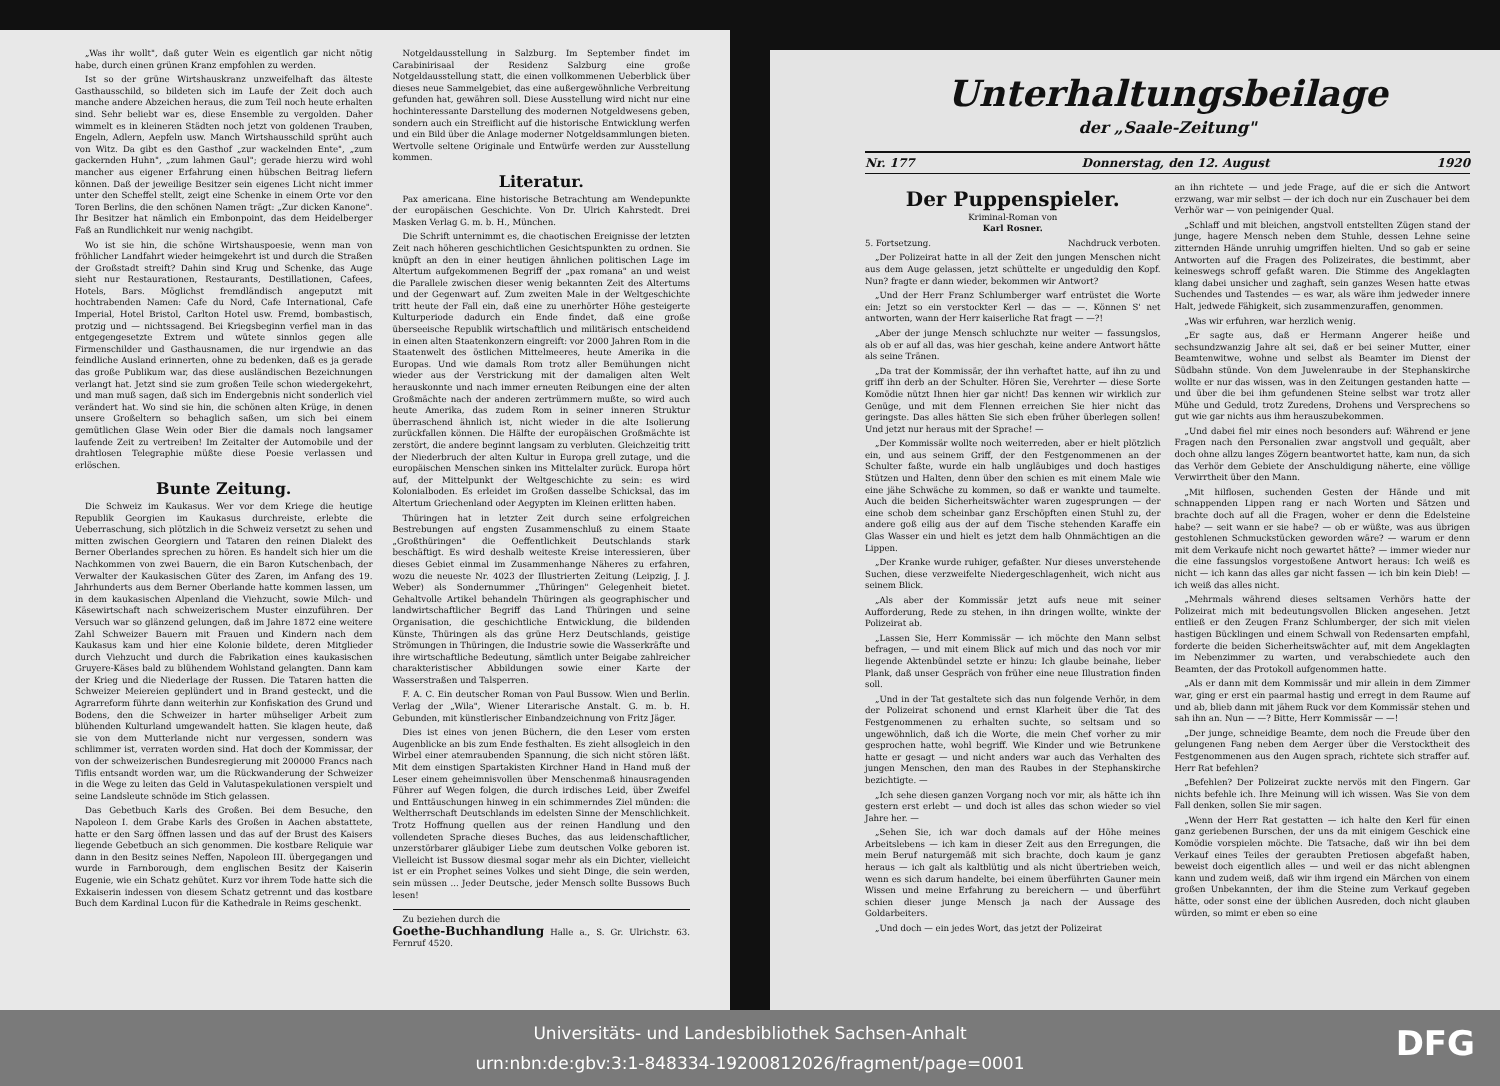„Was ihr wollt", daß guter Wein es eigentlich gar nicht nötig habe, durch einen grünen Kranz empfohlen zu werden.
Ist so der grüne Wirtshauskranz unzweifelhaft das älteste Gasthausschild, so bildeten sich im Laufe der Zeit doch auch manche andere Abzeichen heraus, die zum Teil noch heute erhalten sind. Sehr beliebt war es, diese Ensemble zu vergolden. Daher wimmelt es in kleineren Städten noch jetzt von goldenen Trauben, Engeln, Adlern, Aepfeln usw. Manch Wirtshausschild sprüht auch von Witz. Da gibt es den Gasthof „zur wackelnden Ente", „zum gackernden Huhn", „zum lahmen Gaul"; gerade hierzu wird wohl mancher aus eigener Erfahrung einen hübschen Beitrag liefern können. Daß der jeweilige Besitzer sein eigenes Licht nicht immer unter den Scheffel stellt, zeigt eine Schenke in einem Orte vor den Toren Berlins, die den schönen Namen trägt: „Zur dicken Kanone". Ihr Besitzer hat nämlich ein Embonpoint, das dem Heidelberger Faß an Rundlichkeit nur wenig nachgibt.
Wo ist sie hin, die schöne Wirtshauspoesie, wenn man von fröhlicher Landfahrt wieder heimgekehrt ist und durch die Straßen der Großstadt streift? Dahin sind Krug und Schenke, das Auge sieht nur Restaurationen, Restaurants, Destillationen, Cafees, Hotels, Bars. Möglichst fremdländisch angeputzt mit hochtrabenden Namen: Cafe du Nord, Cafe International, Cafe Imperial, Hotel Bristol, Carlton Hotel usw. Fremd, bombastisch, protzig und — nichtssagend. Bei Kriegsbeginn verfiel man in das entgegengesetzte Extrem und wütete sinnlos gegen alle Firmenschilder und Gasthausnamen, die nur irgendwie an das feindliche Ausland erinnerten, ohne zu bedenken, daß es ja gerade das große Publikum war, das diese ausländischen Bezeichnungen verlangt hat. Jetzt sind sie zum großen Teile schon wiedergekehrt, und man muß sagen, daß sich im Endergebnis nicht sonderlich viel verändert hat. Wo sind sie hin, die schönen alten Krüge, in denen unsere Großeltern so behaglich saßen, um sich bei einem gemütlichen Glase Wein oder Bier die damals noch langsamer laufende Zeit zu vertreiben! Im Zeitalter der Automobile und der drahtlosen Telegraphie müßte diese Poesie verlassen und erlöschen.
Bunte Zeitung.
Die Schweiz im Kaukasus. Wer vor dem Kriege die heutige Republik Georgien im Kaukasus durchreiste, erlebte die Ueberraschung, sich plötzlich in die Schweiz versetzt zu sehen und mitten zwischen Georgiern und Tataren den reinen Dialekt des Berner Oberlandes sprechen zu hören. Es handelt sich hier um die Nachkommen von zwei Bauern, die ein Baron Kutschenbach, der Verwalter der Kaukasischen Güter des Zaren, im Anfang des 19. Jahrhunderts aus dem Berner Oberlande hatte kommen lassen, um in dem kaukasischen Alpenland die Viehzucht, sowie Milch- und Käsewirtschaft nach schweizerischem Muster einzuführen. Der Versuch war so glänzend gelungen, daß im Jahre 1872 eine weitere Zahl Schweizer Bauern mit Frauen und Kindern nach dem Kaukasus kam und hier eine Kolonie bildete, deren Mitglieder durch Viehzucht und durch die Fabrikation eines kaukasischen Gruyere-Käses bald zu blühendem Wohlstand gelangten. Dann kam der Krieg und die Niederlage der Russen. Die Tataren hatten die Schweizer Meiereien geplündert und in Brand gesteckt, und die Agrarreform führte dann weiterhin zur Konfiskation des Grund und Bodens, den die Schweizer in harter mühseliger Arbeit zum blühenden Kulturland umgewandelt hatten. Sie klagen heute, daß sie von dem Mutterlande nicht nur vergessen, sondern was schlimmer ist, verraten worden sind. Hat doch der Kommissar, der von der schweizerischen Bundesregierung mit 200000 Francs nach Tiflis entsandt worden war, um die Rückwanderung der Schweizer in die Wege zu leiten das Geld in Valutaspekulationen verspielt und seine Landsleute schnöde im Stich gelassen.
Das Gebetbuch Karls des Großen. Bei dem Besuche, den Napoleon I. dem Grabe Karls des Großen in Aachen abstattete, hatte er den Sarg öffnen lassen und das auf der Brust des Kaisers liegende Gebetbuch an sich genommen. Die kostbare Reliquie war dann in den Besitz seines Neffen, Napoleon III. übergegangen und wurde in Farnborough, dem englischen Besitz der Kaiserin Eugenie, wie ein Schatz gehütet. Kurz vor ihrem Tode hatte sich die Exkaiserin indessen von diesem Schatz getrennt und das kostbare Buch dem Kardinal Lucon für die Kathedrale in Reims geschenkt.
Notgeldausstellung in Salzburg. Im September findet im Carabinirisaal der Residenz Salzburg eine große Notgeldausstellung statt, die einen vollkommenen Ueberblick über dieses neue Sammelgebiet, das eine außergewöhnliche Verbreitung gefunden hat, gewähren soll. Diese Ausstellung wird nicht nur eine hochinteressante Darstellung des modernen Notgeldwesens geben, sondern auch ein Streiflicht auf die historische Entwicklung werfen und ein Bild über die Anlage moderner Notgeldsammlungen bieten. Wertvolle seltene Originale und Entwürfe werden zur Ausstellung kommen.
Literatur.
Pax americana. Eine historische Betrachtung am Wendepunkte der europäischen Geschichte. Von Dr. Ulrich Kahrstedt. Drei Masken Verlag G. m. b. H., München.
Die Schrift unternimmt es, die chaotischen Ereignisse der letzten Zeit nach höheren geschichtlichen Gesichtspunkten zu ordnen. Sie knüpft an den in einer heutigen ähnlichen politischen Lage im Altertum aufgekommenen Begriff der „pax romana" an und weist die Parallele zwischen dieser wenig bekannten Zeit des Altertums und der Gegenwart auf. Zum zweiten Male in der Weltgeschichte tritt heute der Fall ein, daß eine zu unerhörter Höhe gesteigerte Kulturperiode dadurch ein Ende findet, daß eine große überseeische Republik wirtschaftlich und militärisch entscheidend in einen alten Staatenkonzern eingreift: vor 2000 Jahren Rom in die Staatenwelt des östlichen Mittelmeeres, heute Amerika in die Europas. Und wie damals Rom trotz aller Bemühungen nicht wieder aus der Verstrickung mit der damaligen alten Welt herauskonnte und nach immer erneuten Reibungen eine der alten Großmächte nach der anderen zertrümmern mußte, so wird auch heute Amerika, das zudem Rom in seiner inneren Struktur überraschend ähnlich ist, nicht wieder in die alte Isolierung zurückfallen können. Die Hälfte der europäischen Großmächte ist zerstört, die andere beginnt langsam zu verbluten. Gleichzeitig tritt der Niederbruch der alten Kultur in Europa grell zutage, und die europäischen Menschen sinken ins Mittelalter zurück. Europa hört auf, der Mittelpunkt der Weltgeschichte zu sein: es wird Kolonialboden. Es erleidet im Großen dasselbe Schicksal, das im Altertum Griechenland oder Aegypten im Kleinen erlitten haben.
Thüringen hat in letzter Zeit durch seine erfolgreichen Bestrebungen auf engsten Zusammenschluß zu einem Staate „Großthüringen" die Oeffentlichkeit Deutschlands stark beschäftigt. Es wird deshalb weiteste Kreise interessieren, über dieses Gebiet einmal im Zusammenhange Näheres zu erfahren, wozu die neueste Nr. 4023 der Illustrierten Zeitung (Leipzig, J. J. Weber) als Sondernummer „Thüringen" Gelegenheit bietet. Gehaltvolle Artikel behandeln Thüringen als geographischer und landwirtschaftlicher Begriff das Land Thüringen und seine Organisation, die geschichtliche Entwicklung, die bildenden Künste, Thüringen als das grüne Herz Deutschlands, geistige Strömungen in Thüringen, die Industrie sowie die Wasserkräfte und ihre wirtschaftliche Bedeutung, sämtlich unter Beigabe zahlreicher charakteristischer Abbildungen sowie einer Karte der Wasserstraßen und Talsperren.
F. A. C. Ein deutscher Roman von Paul Bussow. Wien und Berlin. Verlag der „Wila", Wiener Literarische Anstalt. G. m. b. H. Gebunden, mit künstlerischer Einbandzeichnung von Fritz Jäger.
Dies ist eines von jenen Büchern, die den Leser vom ersten Augenblicke an bis zum Ende festhalten. Es zieht allsogleich in den Wirbel einer atemraubenden Spannung, die sich nicht stören läßt. Mit dem einstigen Spartakisten Kirchner Hand in Hand muß der Leser einem geheimnisvollen über Menschenmaß hinausragenden Führer auf Wegen folgen, die durch irdisches Leid, über Zweifel und Enttäuschungen hinweg in ein schimmerndes Ziel münden: die Weltherrschaft Deutschlands im edelsten Sinne der Menschlichkeit. Trotz Hoffnung quellen aus der reinen Handlung und den vollendeten Sprache dieses Buches, das aus leidenschaftlicher, unzerstörbarer gläubiger Liebe zum deutschen Volke geboren ist. Vielleicht ist Bussow diesmal sogar mehr als ein Dichter, vielleicht ist er ein Prophet seines Volkes und sieht Dinge, die sein werden, sein müssen ... Jeder Deutsche, jeder Mensch sollte Bussows Buch lesen!
Zu beziehen durch die
Goethe-Buchhandlung Halle a., S. Gr. Ulrichstr. 63. Fernruf 4520.
Unterhaltungsbeilage
der „Saale-Zeitung"
Nr. 177 Donnerstag, den 12. August 1920
Der Puppenspieler.
Kriminal-Roman von
Karl Rosner.
5. Fortsetzung. Nachdruck verboten.
„Der Polizeirat hatte in all der Zeit den jungen Menschen nicht aus dem Auge gelassen, jetzt schüttelte er ungeduldig den Kopf. Nun? fragte er dann wieder, bekommen wir Antwort?
„Und der Herr Franz Schlumberger warf entrüstet die Worte ein: Jetzt so ein verstockter Kerl — das — —. Können S' net antworten, wann der Herr kaiserliche Rat fragt — —?!
„Aber der junge Mensch schluchzte nur weiter — fassungslos, als ob er auf all das, was hier geschah, keine andere Antwort hätte als seine Tränen.
„Da trat der Kommissär, der ihn verhaftet hatte, auf ihn zu und griff ihn derb an der Schulter. Hören Sie, Verehrter — diese Sorte Komödie nützt Ihnen hier gar nicht! Das kennen wir wirklich zur Genüge, und mit dem Flennen erreichen Sie hier nicht das geringste. Das alles hätten Sie sich eben früher überlegen sollen! Und jetzt nur heraus mit der Sprache! —
„Der Kommissär wollte noch weiterreden, aber er hielt plötzlich ein, und aus seinem Griff, der den Festgenommenen an der Schulter faßte, wurde ein halb ungläubiges und doch hastiges Stützen und Halten, denn über den schien es mit einem Male wie eine jähe Schwäche zu kommen, so daß er wankte und taumelte. Auch die beiden Sicherheitswächter waren zugesprungen — der eine schob dem scheinbar ganz Erschöpften einen Stuhl zu, der andere goß eilig aus der auf dem Tische stehenden Karaffe ein Glas Wasser ein und hielt es jetzt dem halb Ohnmächtigen an die Lippen.
„Der Kranke wurde ruhiger, gefaßter. Nur dieses unverstehende Suchen, diese verzweifelte Niedergeschlagenheit, wich nicht aus seinem Blick.
„Als aber der Kommissär jetzt aufs neue mit seiner Aufforderung, Rede zu stehen, in ihn dringen wollte, winkte der Polizeirat ab.
„Lassen Sie, Herr Kommissär — ich möchte den Mann selbst befragen, — und mit einem Blick auf mich und das noch vor mir liegende Aktenbündel setzte er hinzu: Ich glaube beinahe, lieber Plank, daß unser Gespräch von früher eine neue Illustration finden soll.
„Und in der Tat gestaltete sich das nun folgende Verhör, in dem der Polizeirat schonend und ernst Klarheit über die Tat des Festgenommenen zu erhalten suchte, so seltsam und so ungewöhnlich, daß ich die Worte, die mein Chef vorher zu mir gesprochen hatte, wohl begriff. Wie Kinder und wie Betrunkene hatte er gesagt — und nicht anders war auch das Verhalten des jungen Menschen, den man des Raubes in der Stephanskirche bezichtigte. —
„Ich sehe diesen ganzen Vorgang noch vor mir, als hätte ich ihn gestern erst erlebt — und doch ist alles das schon wieder so viel Jahre her. —
„Sehen Sie, ich war doch damals auf der Höhe meines Arbeitslebens — ich kam in dieser Zeit aus den Erregungen, die mein Beruf naturgemäß mit sich brachte, doch kaum je ganz heraus — ich galt als kaltblütig und als nicht übertrieben weich, wenn es sich darum handelte, bei einem überführten Gauner mein Wissen und meine Erfahrung zu bereichern — und überführt schien dieser junge Mensch ja nach der Aussage des Goldarbeiters.
„Und doch — ein jedes Wort, das jetzt der Polizeirat
an ihn richtete — und jede Frage, auf die er sich die Antwort erzwang, war mir selbst — der ich doch nur ein Zuschauer bei dem Verhör war — von peinigender Qual.
„Schlaff und mit bleichen, angstvoll entstellten Zügen stand der junge, hagere Mensch neben dem Stuhle, dessen Lehne seine zitternden Hände unruhig umgriffen hielten. Und so gab er seine Antworten auf die Fragen des Polizeirates, die bestimmt, aber keineswegs schroff gefaßt waren. Die Stimme des Angeklagten klang dabei unsicher und zaghaft, sein ganzes Wesen hatte etwas Suchendes und Tastendes — es war, als wäre ihm jedweder innere Halt, jedwede Fähigkeit, sich zusammenzuraffen, genommen.
„Was wir erfuhren, war herzlich wenig.
„Er sagte aus, daß er Hermann Angerer heiße und sechsundzwanzig Jahre alt sei, daß er bei seiner Mutter, einer Beamtenwitwe, wohne und selbst als Beamter im Dienst der Südbahn stünde. Von dem Juwelenraube in der Stephanskirche wollte er nur das wissen, was in den Zeitungen gestanden hatte — und über die bei ihm gefundenen Steine selbst war trotz aller Mühe und Geduld, trotz Zuredens, Drohens und Versprechens so gut wie gar nichts aus ihm herauszubekommen.
„Und dabei fiel mir eines noch besonders auf: Während er jene Fragen nach den Personalien zwar angstvoll und gequält, aber doch ohne allzu langes Zögern beantwortet hatte, kam nun, da sich das Verhör dem Gebiete der Anschuldigung näherte, eine völlige Verwirrtheit über den Mann.
„Mit hilflosen, suchenden Gesten der Hände und mit schnappenden Lippen rang er nach Worten und Sätzen und brachte doch auf all die Fragen, woher er denn die Edelsteine habe? — seit wann er sie habe? — ob er wüßte, was aus übrigen gestohlenen Schmuckstücken geworden wäre? — warum er denn mit dem Verkaufe nicht noch gewartet hätte? — immer wieder nur die eine fassungslos vorgestoßene Antwort heraus: Ich weiß es nicht — ich kann das alles gar nicht fassen — ich bin kein Dieb! — ich weiß das alles nicht.
„Mehrmals während dieses seltsamen Verhörs hatte der Polizeirat mich mit bedeutungsvollen Blicken angesehen. Jetzt entließ er den Zeugen Franz Schlumberger, der sich mit vielen hastigen Bücklingen und einem Schwall von Redensarten empfahl, forderte die beiden Sicherheitswächter auf, mit dem Angeklagten im Nebenzimmer zu warten, und verabschiedete auch den Beamten, der das Protokoll aufgenommen hatte.
„Als er dann mit dem Kommissär und mir allein in dem Zimmer war, ging er erst ein paarmal hastig und erregt in dem Raume auf und ab, blieb dann mit jähem Ruck vor dem Kommissär stehen und sah ihn an. Nun — —? Bitte, Herr Kommissär — —!
„Der junge, schneidige Beamte, dem noch die Freude über den gelungenen Fang neben dem Aerger über die Verstocktheit des Festgenommenen aus den Augen sprach, richtete sich straffer auf. Herr Rat befehlen?
„Befehlen? Der Polizeirat zuckte nervös mit den Fingern. Gar nichts befehle ich. Ihre Meinung will ich wissen. Was Sie von dem Fall denken, sollen Sie mir sagen.
„Wenn der Herr Rat gestatten — ich halte den Kerl für einen ganz geriebenen Burschen, der uns da mit einigem Geschick eine Komödie vorspielen möchte. Die Tatsache, daß wir ihn bei dem Verkauf eines Teiles der geraubten Pretiosen abgefaßt haben, beweist doch eigentlich alles — und weil er das nicht ablengnen kann und zudem weiß, daß wir ihm irgend ein Märchen von einem großen Unbekannten, der ihm die Steine zum Verkauf gegeben hätte, oder sonst eine der üblichen Ausreden, doch nicht glauben würden, so mimt er eben so eine
Universitäts- und Landesbibliothek Sachsen-Anhalt
urn:nbn:de:gbv:3:1-848334-19200812026/fragment/page=0001
DFG